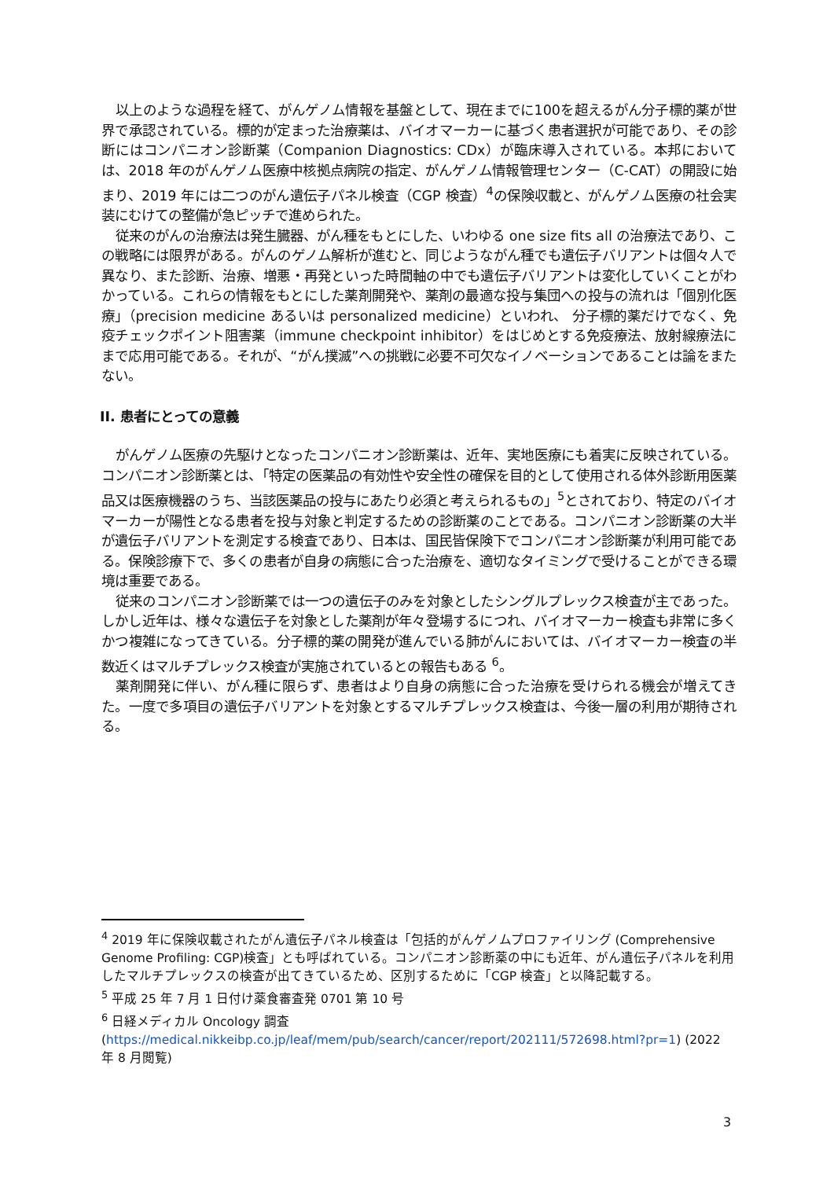以上のような過程を経て、がんゲノム情報を基盤として、現在までに100を超えるがん分子標的薬が世界で承認されている。標的が定まった治療薬は、バイオマーカーに基づく患者選択が可能であり、その診断にはコンパニオン診断薬（Companion Diagnostics: CDx）が臨床導入されている。本邦においては、2018 年のがんゲノム医療中核拠点病院の指定、がんゲノム情報管理センター（C-CAT）の開設に始まり、2019 年には二つのがん遺伝子パネル検査（CGP 検査）<sup>4</sup>の保険収載と、がんゲノム医療の社会実装にむけての整備が急ピッチで進められた。
従来のがんの治療法は発生臓器、がん種をもとにした、いわゆる one size fits all の治療法であり、この戦略には限界がある。がんのゲノム解析が進むと、同じようながん種でも遺伝子バリアントは個々人で異なり、また診断、治療、増悪・再発といった時間軸の中でも遺伝子バリアントは変化していくことがわかっている。これらの情報をもとにした薬剤開発や、薬剤の最適な投与集団への投与の流れは「個別化医療」（precision medicine あるいは personalized medicine）といわれ、 分子標的薬だけでなく、免疫チェックポイント阻害薬（immune checkpoint inhibitor）をはじめとする免疫療法、放射線療法にまで応用可能である。それが、“がん撲滅”への挑戦に必要不可欠なイノベーションであることは論をまたない。
II. 患者にとっての意義
がんゲノム医療の先駆けとなったコンパニオン診断薬は、近年、実地医療にも着実に反映されている。コンパニオン診断薬とは、「特定の医薬品の有効性や安全性の確保を目的として使用される体外診断用医薬品又は医療機器のうち、当該医薬品の投与にあたり必須と考えられるもの」<sup>5</sup>とされており、特定のバイオマーカーが陽性となる患者を投与対象と判定するための診断薬のことである。コンパニオン診断薬の大半が遺伝子バリアントを測定する検査であり、日本は、国民皆保険下でコンパニオン診断薬が利用可能である。保険診療下で、多くの患者が自身の病態に合った治療を、適切なタイミングで受けることができる環境は重要である。
従来のコンパニオン診断薬では一つの遺伝子のみを対象としたシングルプレックス検査が主であった。しかし近年は、様々な遺伝子を対象とした薬剤が年々登場するにつれ、バイオマーカー検査も非常に多くかつ複雑になってきている。分子標的薬の開発が進んでいる肺がんにおいては、バイオマーカー検査の半数近くはマルチプレックス検査が実施されているとの報告もある <sup>6</sup>。
薬剤開発に伴い、がん種に限らず、患者はより自身の病態に合った治療を受けられる機会が増えてきた。一度で多項目の遺伝子バリアントを対象とするマルチプレックス検査は、今後一層の利用が期待される。
<sup>4</sup> 2019 年に保険収載されたがん遺伝子パネル検査は「包括的がんゲノムプロファイリング (Comprehensive Genome Profiling: CGP)検査」とも呼ばれている。コンパニオン診断薬の中にも近年、がん遺伝子パネルを利用したマルチプレックスの検査が出てきているため、区別するために「CGP 検査」と以降記載する。
<sup>5</sup> 平成 25 年 7 月 1 日付け薬食審査発 0701 第 10 号
<sup>6</sup> 日経メディカル Oncology 調査 (https://medical.nikkeibp.co.jp/leaf/mem/pub/search/cancer/report/202111/572698.html?pr=1) (2022 年 8 月閲覧)
3